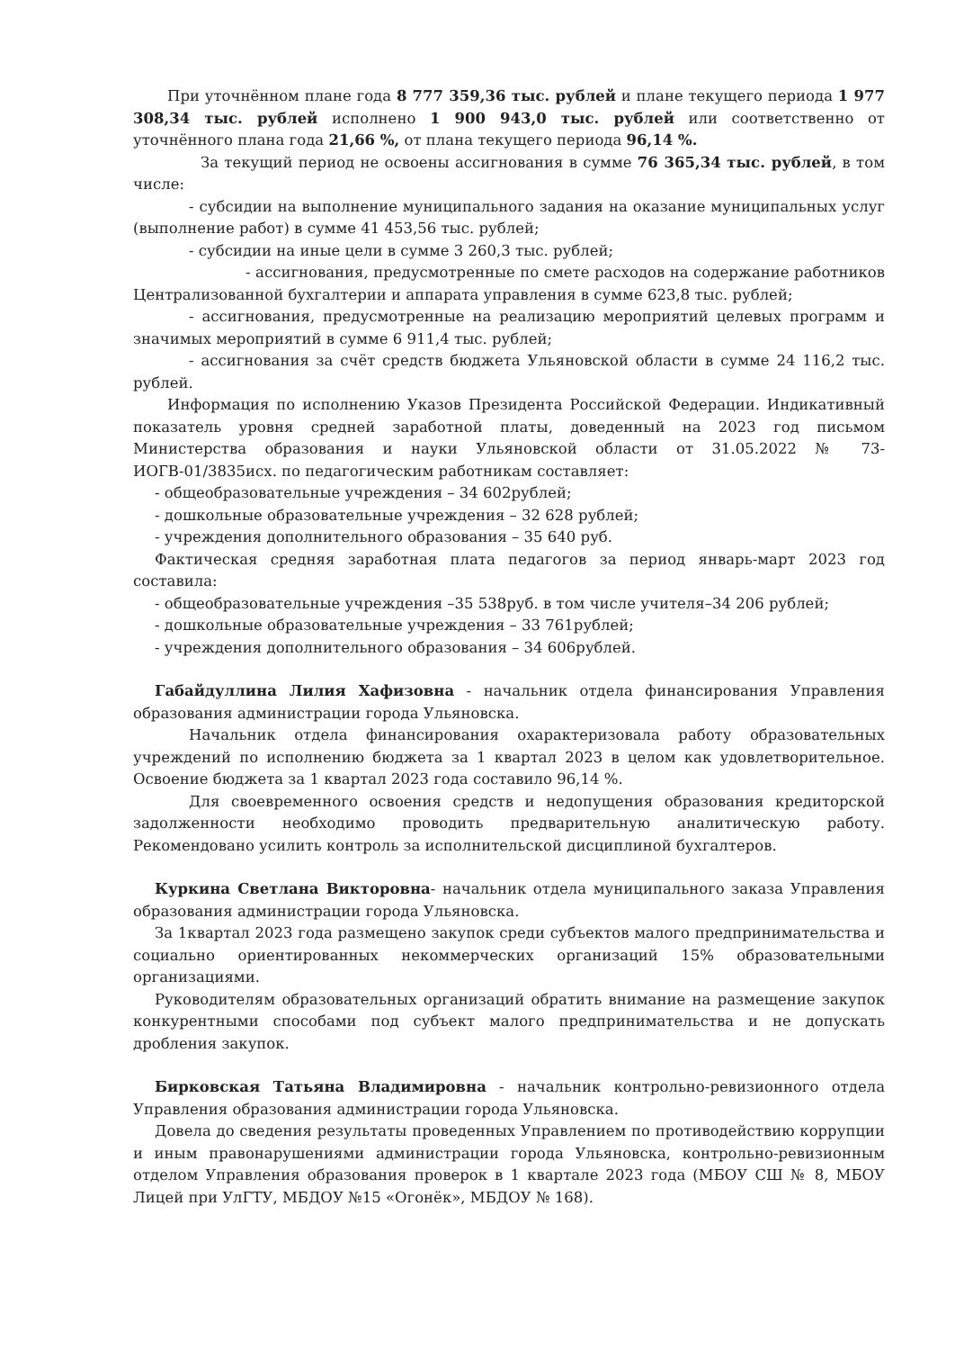При уточнённом плане года 8 777 359,36 тыс. рублей и плане текущего периода 1 977 308,34 тыс. рублей исполнено 1 900 943,0 тыс. рублей или соответственно от уточнённого плана года 21,66 %, от плана текущего периода 96,14 %.
За текущий период не освоены ассигнования в сумме 76 365,34 тыс. рублей, в том числе:
- субсидии на выполнение муниципального задания на оказание муниципальных услуг (выполнение работ) в сумме 41 453,56 тыс. рублей;
- субсидии на иные цели в сумме 3 260,3 тыс. рублей;
- ассигнования, предусмотренные по смете расходов на содержание работников Централизованной бухгалтерии и аппарата управления в сумме 623,8 тыс. рублей;
- ассигнования, предусмотренные на реализацию мероприятий целевых программ и значимых мероприятий в сумме 6 911,4 тыс. рублей;
- ассигнования за счёт средств бюджета Ульяновской области в сумме 24 116,2 тыс. рублей.
Информация по исполнению Указов Президента Российской Федерации. Индикативный показатель уровня средней заработной платы, доведенный на 2023 год письмом Министерства образования и науки Ульяновской области от 31.05.2022 № 73-ИОГВ-01/3835исх. по педагогическим работникам составляет:
- общеобразовательные учреждения – 34 602рублей;
- дошкольные образовательные учреждения – 32 628 рублей;
- учреждения дополнительного образования – 35 640 руб.
Фактическая средняя заработная плата педагогов за период январь-март 2023 год составила:
- общеобразовательные учреждения –35 538руб. в том числе учителя–34 206 рублей;
- дошкольные образовательные учреждения – 33 761рублей;
- учреждения дополнительного образования – 34 606рублей.
Габайдуллина Лилия Хафизовна - начальник отдела финансирования Управления образования администрации города Ульяновска.
Начальник отдела финансирования охарактеризовала работу образовательных учреждений по исполнению бюджета за 1 квартал 2023 в целом как удовлетворительное. Освоение бюджета за 1 квартал 2023 года составило 96,14 %.
Для своевременного освоения средств и недопущения образования кредиторской задолженности необходимо проводить предварительную аналитическую работу. Рекомендовано усилить контроль за исполнительской дисциплиной бухгалтеров.
Куркина Светлана Викторовна- начальник отдела муниципального заказа Управления образования администрации города Ульяновска.
За 1квартал 2023 года размещено закупок среди субъектов малого предпринимательства и социально ориентированных некоммерческих организаций 15% образовательными организациями.
Руководителям образовательных организаций обратить внимание на размещение закупок конкурентными способами под субъект малого предпринимательства и не допускать дробления закупок.
Бирковская Татьяна Владимировна - начальник контрольно-ревизионного отдела Управления образования администрации города Ульяновска.
Довела до сведения результаты проведенных Управлением по противодействию коррупции и иным правонарушениями администрации города Ульяновска, контрольно-ревизионным отделом Управления образования проверок в 1 квартале 2023 года (МБОУ СШ № 8, МБОУ Лицей при УлГТУ, МБДОУ №15 «Огонёк», МБДОУ № 168).